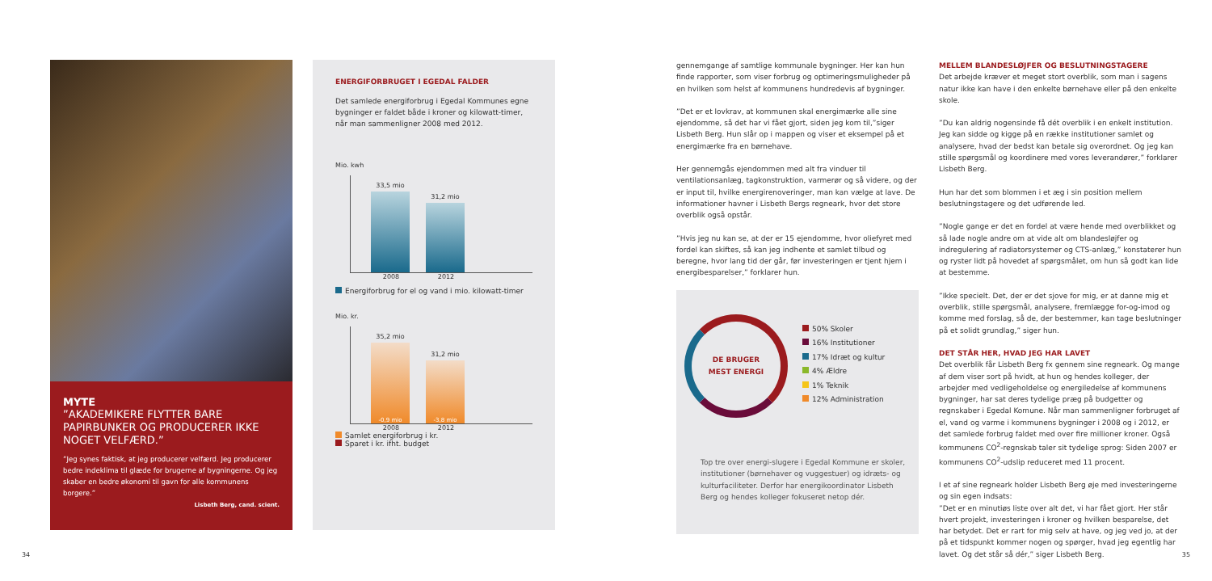MYTE
”AKADEMIKERE FLYTTER BARE PAPIRBUNKER OG PRODUCERER IKKE NOGET VELFÆRD.”
”Jeg synes faktisk, at jeg producerer velfærd. Jeg producerer bedre indeklima til glæde for brugerne af bygningerne. Og jeg skaber en bedre økonomi til gavn for alle kommunens borgere.”
Lisbeth Berg, cand. scient.
ENERGIFORBRUGET I EGEDAL FALDER
Det samlede energiforbrug i Egedal Kommunes egne bygninger er faldet både i kroner og kilowatt-timer, når man sammenligner 2008 med 2012.
Mio. kwh
33,5 mio
31,2 mio
2008 2012
Energiforbrug for el og vand i mio. kilowatt-timer
Mio. kr.
35,2 mio
-0,9 mio
31,2 mio
-3,8 mio
2008 2012
Samlet energiforbrug i kr.
Sparet i kr. ifht. budget
gennemgange af samtlige kommunale bygninger. Her kan hun finde rapporter, som viser forbrug og optimeringsmuligheder på en hvilken som helst af kommunens hundredevis af bygninger.
”Det er et lovkrav, at kommunen skal energimærke alle sine ejendomme, så det har vi fået gjort, siden jeg kom til,”siger Lisbeth Berg. Hun slår op i mappen og viser et eksempel på et energimærke fra en børnehave.
Her gennemgås ejendommen med alt fra vinduer til ventilationsanlæg, tagkonstruktion, varmerør og så videre, og der er input til, hvilke energirenoveringer, man kan vælge at lave. De informationer havner i Lisbeth Bergs regneark, hvor det store overblik også opstår.
”Hvis jeg nu kan se, at der er 15 ejendomme, hvor oliefyret med fordel kan skiftes, så kan jeg indhente et samlet tilbud og beregne, hvor lang tid der går, før investeringen er tjent hjem i energibesparelser,” forklarer hun.
DE BRUGER
MEST ENERGI
50% Skoler
16% Institutioner
17% Idræt og kultur
4% Ældre
1% Teknik
12% Administration
Top tre over energi-slugere i Egedal Kommune er skoler, institutioner (børnehaver og vuggestuer) og idræts- og kulturfaciliteter. Derfor har energikoordinator Lisbeth Berg og hendes kolleger fokuseret netop dér.
MELLEM BLANDESLØJFER OG BESLUTNINGSTAGERE
Det arbejde kræver et meget stort overblik, som man i sagens natur ikke kan have i den enkelte børnehave eller på den enkelte skole.
”Du kan aldrig nogensinde få dét overblik i en enkelt institution. Jeg kan sidde og kigge på en række institutioner samlet og analysere, hvad der bedst kan betale sig overordnet. Og jeg kan stille spørgsmål og koordinere med vores leverandører,” forklarer Lisbeth Berg.
Hun har det som blommen i et æg i sin position mellem beslutningstagere og det udførende led.
”Nogle gange er det en fordel at være hende med overblikket og så lade nogle andre om at vide alt om blandesløjfer og indregulering af radiatorsystemer og CTS-anlæg,” konstaterer hun og ryster lidt på hovedet af spørgsmålet, om hun så godt kan lide at bestemme.
”Ikke specielt. Det, der er det sjove for mig, er at danne mig et overblik, stille spørgsmål, analysere, fremlægge for-og-imod og komme med forslag, så de, der bestemmer, kan tage beslutninger på et solidt grundlag,” siger hun.
DET STÅR HER, HVAD JEG HAR LAVET
Det overblik får Lisbeth Berg fx gennem sine regneark. Og mange af dem viser sort på hvidt, at hun og hendes kolleger, der arbejder med vedligeholdelse og energiledelse af kommunens bygninger, har sat deres tydelige præg på budgetter og regnskaber i Egedal Komune. Når man sammenligner forbruget af el, vand og varme i kommunens bygninger i 2008 og i 2012, er det samlede forbrug faldet med over fire millioner kroner. Også kommunens CO<sup>2</sup>-regnskab taler sit tydelige sprog: Siden 2007 er kommunens CO<sup>2</sup>-udslip reduceret med 11 procent.
I et af sine regneark holder Lisbeth Berg øje med investeringerne og sin egen indsats:
”Det er en minutiøs liste over alt det, vi har fået gjort. Her står hvert projekt, investeringen i kroner og hvilken besparelse, det har betydet. Det er rart for mig selv at have, og jeg ved jo, at der på et tidspunkt kommer nogen og spørger, hvad jeg egentlig har lavet. Og det står så dér,” siger Lisbeth Berg.
34 35